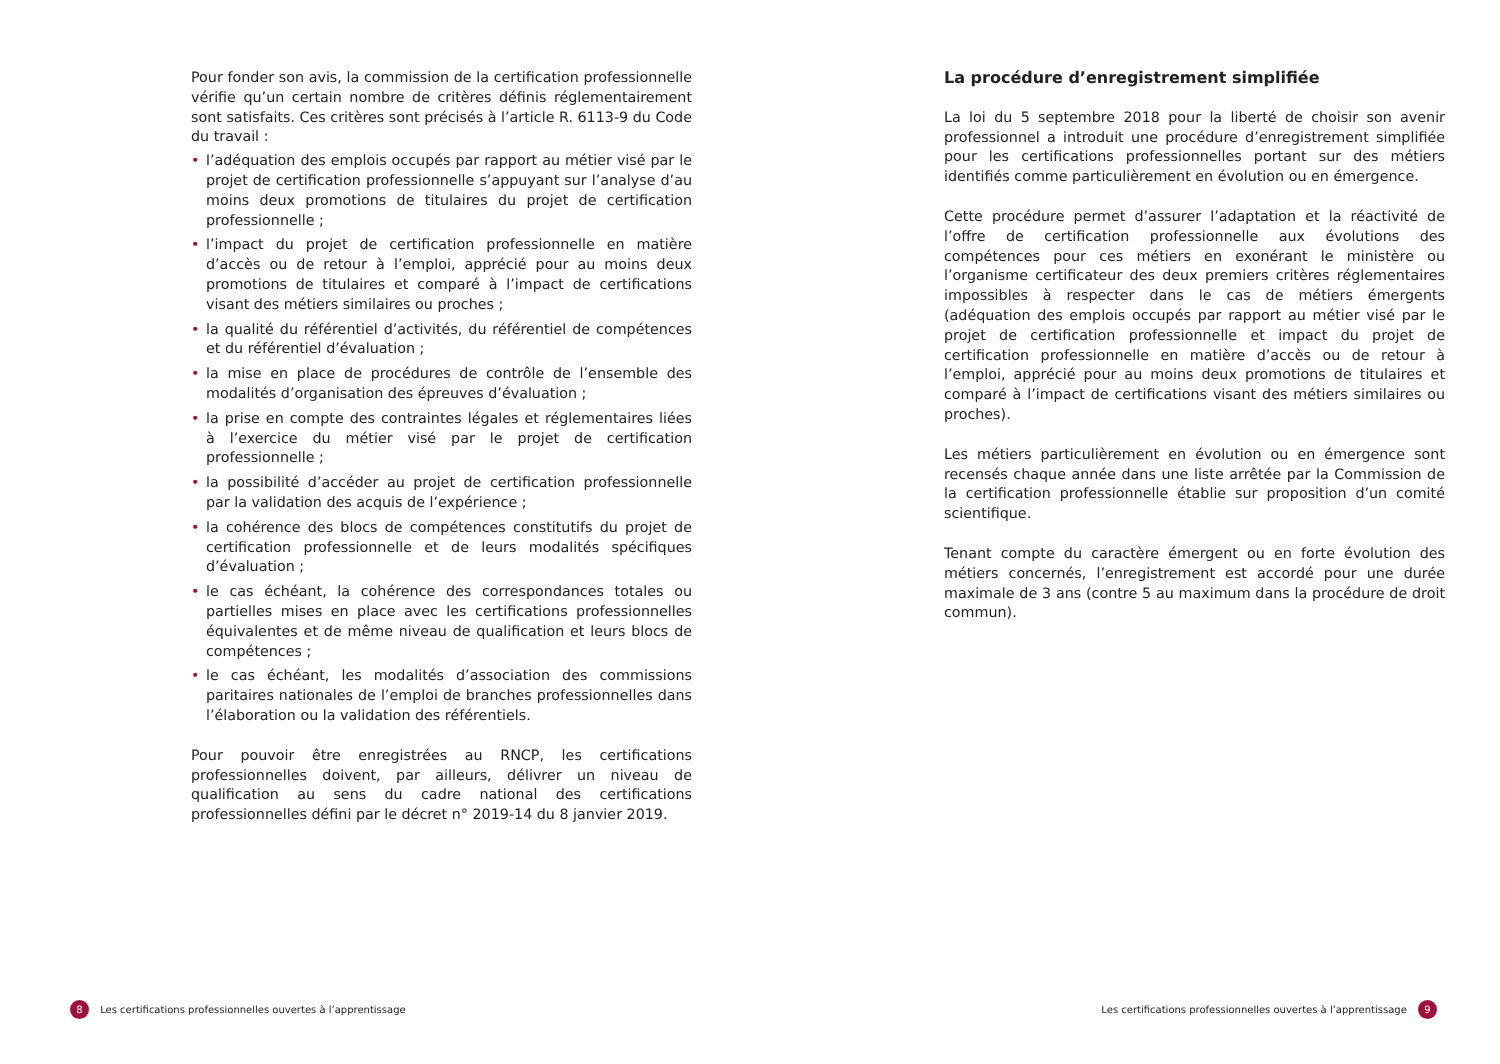Pour fonder son avis, la commission de la certification professionnelle vérifie qu’un certain nombre de critères définis réglementairement sont satisfaits. Ces critères sont précisés à l’article R. 6113-9 du Code du travail :
• l’adéquation des emplois occupés par rapport au métier visé par le projet de certification professionnelle s’appuyant sur l’analyse d’au moins deux promotions de titulaires du projet de certification professionnelle ;
• l’impact du projet de certification professionnelle en matière d’accès ou de retour à l’emploi, apprécié pour au moins deux promotions de titulaires et comparé à l’impact de certifications visant des métiers similaires ou proches ;
• la qualité du référentiel d’activités, du référentiel de compétences et du référentiel d’évaluation ;
• la mise en place de procédures de contrôle de l’ensemble des modalités d’organisation des épreuves d’évaluation ;
• la prise en compte des contraintes légales et réglementaires liées à l’exercice du métier visé par le projet de certification professionnelle ;
• la possibilité d’accéder au projet de certification professionnelle par la validation des acquis de l’expérience ;
• la cohérence des blocs de compétences constitutifs du projet de certification professionnelle et de leurs modalités spécifiques d’évaluation ;
• le cas échéant, la cohérence des correspondances totales ou partielles mises en place avec les certifications professionnelles équivalentes et de même niveau de qualification et leurs blocs de compétences ;
• le cas échéant, les modalités d’association des commissions paritaires nationales de l’emploi de branches professionnelles dans l’élaboration ou la validation des référentiels.
Pour pouvoir être enregistrées au RNCP, les certifications professionnelles doivent, par ailleurs, délivrer un niveau de qualification au sens du cadre national des certifications professionnelles défini par le décret n° 2019-14 du 8 janvier 2019.
La procédure d’enregistrement simplifiée
La loi du 5 septembre 2018 pour la liberté de choisir son avenir professionnel a introduit une procédure d’enregistrement simplifiée pour les certifications professionnelles portant sur des métiers identifiés comme particulièrement en évolution ou en émergence.
Cette procédure permet d’assurer l’adaptation et la réactivité de l’offre de certification professionnelle aux évolutions des compétences pour ces métiers en exonérant le ministère ou l’organisme certificateur des deux premiers critères réglementaires impossibles à respecter dans le cas de métiers émergents (adéquation des emplois occupés par rapport au métier visé par le projet de certification professionnelle et impact du projet de certification professionnelle en matière d’accès ou de retour à l’emploi, apprécié pour au moins deux promotions de titulaires et comparé à l’impact de certifications visant des métiers similaires ou proches).
Les métiers particulièrement en évolution ou en émergence sont recensés chaque année dans une liste arrêtée par la Commission de la certification professionnelle établie sur proposition d’un comité scientifique.
Tenant compte du caractère émergent ou en forte évolution des métiers concernés, l’enregistrement est accordé pour une durée maximale de 3 ans (contre 5 au maximum dans la procédure de droit commun).
8 Les certifications professionnelles ouvertes à l’apprentissage
Les certifications professionnelles ouvertes à l’apprentissage 9